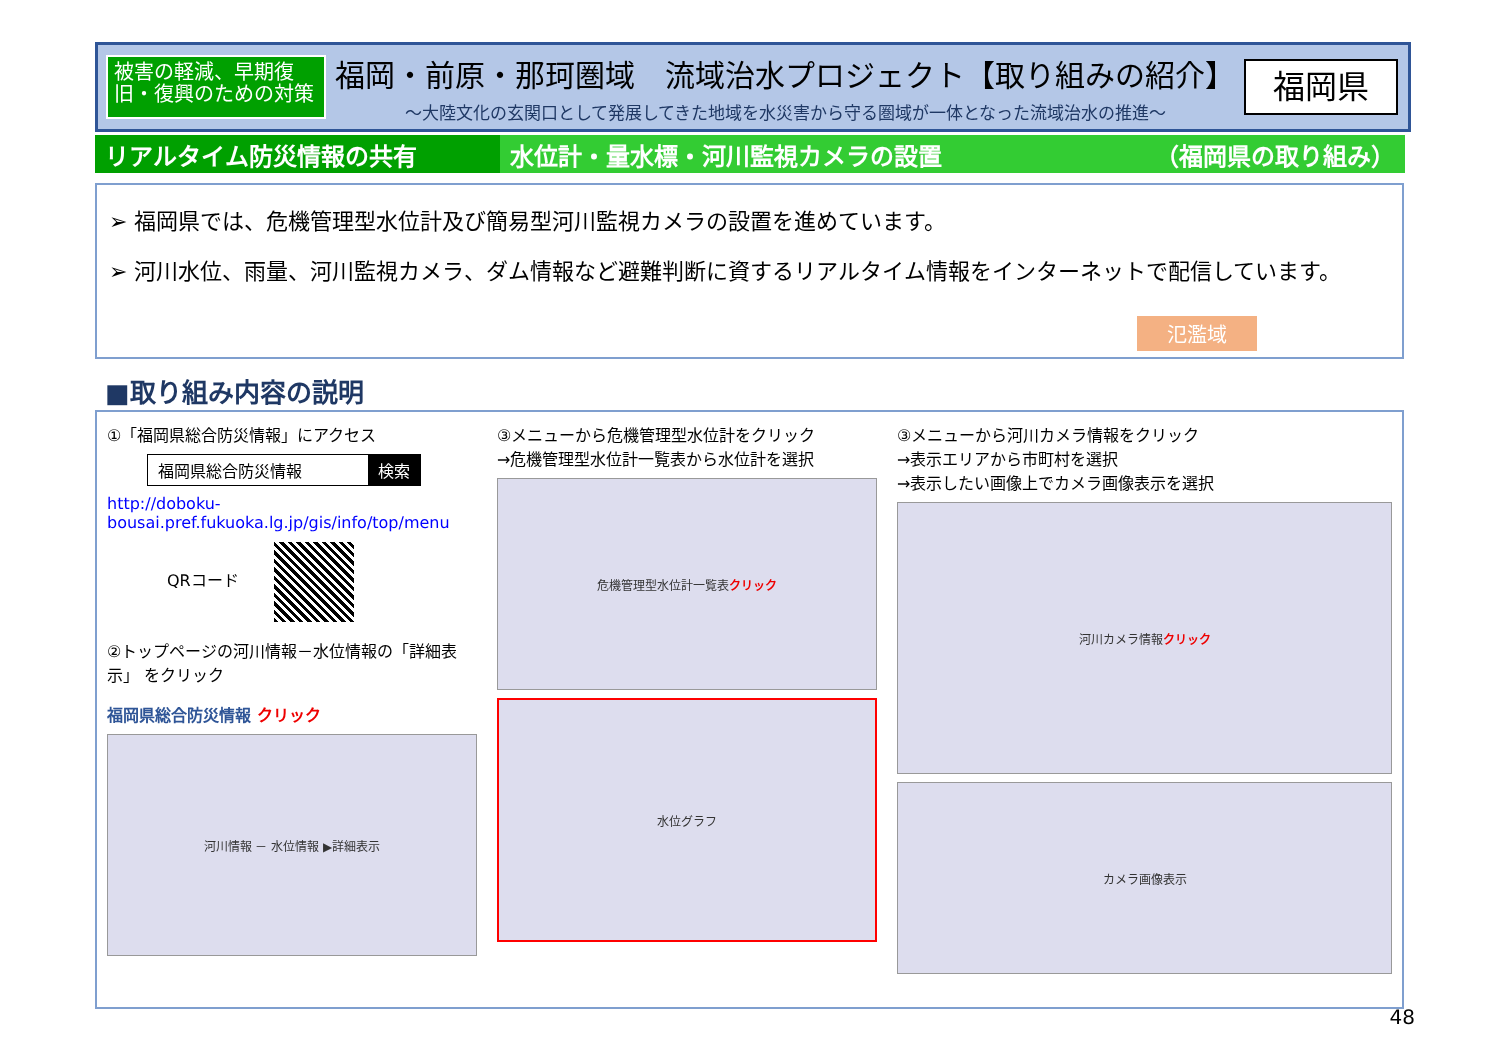被害の軽減、早期復旧・復興のための対策
福岡・前原・那珂圏域　流域治水プロジェクト【取り組みの紹介】
～大陸文化の玄関口として発展してきた地域を水災害から守る圏域が一体となった流域治水の推進～
福岡県
リアルタイム防災情報の共有 水位計・量水標・河川監視カメラの設置 （福岡県の取り組み）
➢ 福岡県では、危機管理型水位計及び簡易型河川監視カメラの設置を進めています。
➢ 河川水位、雨量、河川監視カメラ、ダム情報など避難判断に資するリアルタイム情報をインターネットで配信しています。
氾濫域
■取り組み内容の説明
①「福岡県総合防災情報」にアクセス
福岡県総合防災情報 検索
http://doboku-bousai.pref.fukuoka.lg.jp/gis/info/top/menu
QRコード
②トップページの河川情報－水位情報の「詳細表示」 をクリック
福岡県総合防災情報 クリック
河川情報 － 水位情報 ▶詳細表示
③メニューから危機管理型水位計をクリック
→危機管理型水位計一覧表から水位計を選択
危機管理型水位計一覧表 クリック
水位グラフ
③メニューから河川カメラ情報をクリック
→表示エリアから市町村を選択
→表示したい画像上でカメラ画像表示を選択
河川カメラ情報 クリック
カメラ画像表示
48